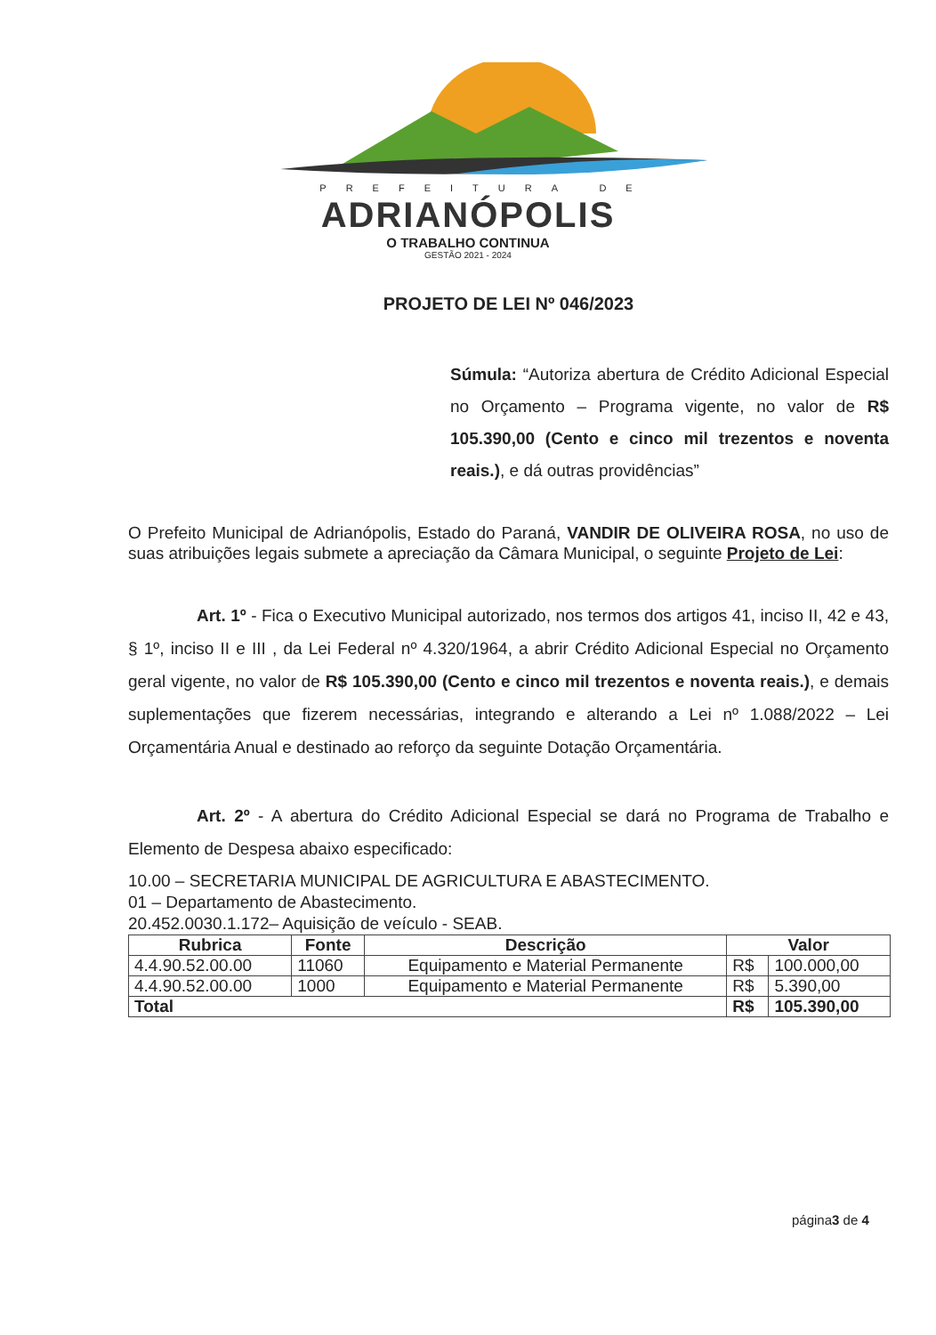PREFEITURA DE
ADRIANÓPOLIS
O TRABALHO CONTINUA
GESTÃO 2021 - 2024
PROJETO DE LEI Nº 046/2023
Súmula: “Autoriza abertura de Crédito Adicional Especial no Orçamento – Programa vigente, no valor de R$ 105.390,00 (Cento e cinco mil trezentos e noventa reais.), e dá outras providências”
O Prefeito Municipal de Adrianópolis, Estado do Paraná, VANDIR DE OLIVEIRA ROSA, no uso de suas atribuições legais submete a apreciação da Câmara Municipal, o seguinte Projeto de Lei:
Art. 1º - Fica o Executivo Municipal autorizado, nos termos dos artigos 41, inciso II, 42 e 43, § 1º, inciso II e III , da Lei Federal nº 4.320/1964, a abrir Crédito Adicional Especial no Orçamento geral vigente, no valor de R$ 105.390,00 (Cento e cinco mil trezentos e noventa reais.), e demais suplementações que fizerem necessárias, integrando e alterando a Lei nº 1.088/2022 – Lei Orçamentária Anual e destinado ao reforço da seguinte Dotação Orçamentária.
Art. 2º - A abertura do Crédito Adicional Especial se dará no Programa de Trabalho e Elemento de Despesa abaixo especificado:
10.00 – SECRETARIA MUNICIPAL DE AGRICULTURA E ABASTECIMENTO.
01 – Departamento de Abastecimento.
20.452.0030.1.172– Aquisição de veículo - SEAB.
| Rubrica | Fonte | Descrição | Valor | |
| --- | --- | --- | --- | --- |
| 4.4.90.52.00.00 | 11060 | Equipamento e Material Permanente | R$ | 100.000,00 |
| 4.4.90.52.00.00 | 1000 | Equipamento e Material Permanente | R$ | 5.390,00 |
| Total | | | R$ | 105.390,00 |
página3 de 4